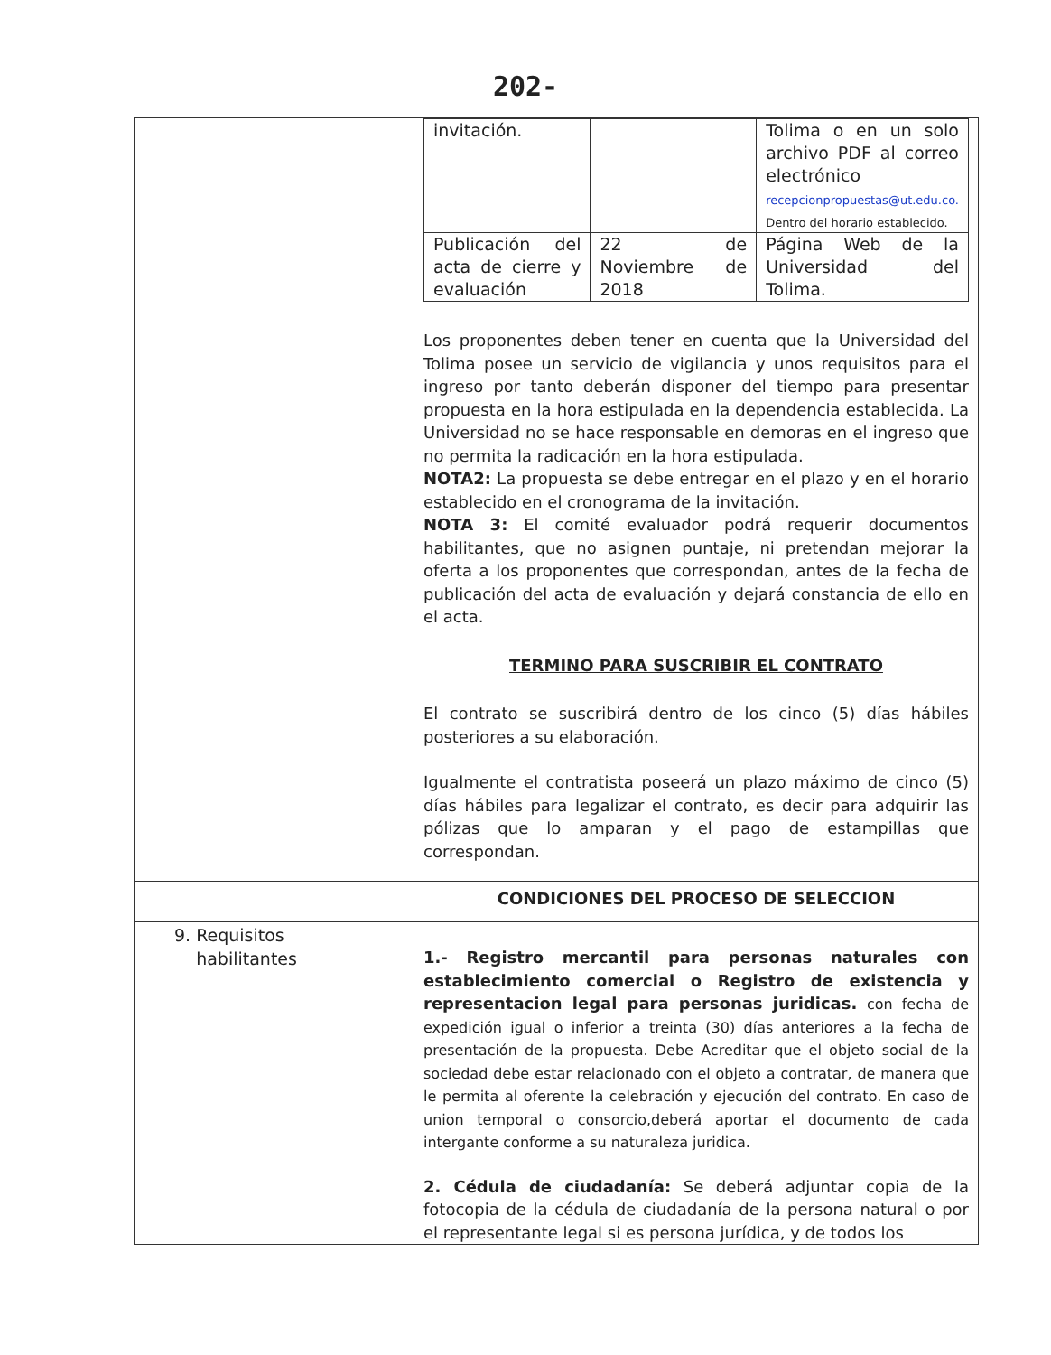202-
| | / invitación. / / Tolima o en un solo archivo PDF al correo electrónico recepcionpropuestas@ut.edu.co. Dentro del horario establecido. / / Publicación del acta de cierre y evaluación / 22 de Noviembre de 2018 / Página Web de la Universidad del Tolima. / Los proponentes deben tener en cuenta que la Universidad del Tolima posee un servicio de vigilancia y unos requisitos para el ingreso por tanto deberán disponer del tiempo para presentar propuesta en la hora estipulada en la dependencia establecida. La Universidad no se hace responsable en demoras en el ingreso que no permita la radicación en la hora estipulada. NOTA2: La propuesta se debe entregar en el plazo y en el horario establecido en el cronograma de la invitación. NOTA 3: El comité evaluador podrá requerir documentos habilitantes, que no asignen puntaje, ni pretendan mejorar la oferta a los proponentes que correspondan, antes de la fecha de publicación del acta de evaluación y dejará constancia de ello en el acta. TERMINO PARA SUSCRIBIR EL CONTRATO El contrato se suscribirá dentro de los cinco (5) días hábiles posteriores a su elaboración. Igualmente el contratista poseerá un plazo máximo de cinco (5) días hábiles para legalizar el contrato, es decir para adquirir las pólizas que lo amparan y el pago de estampillas que correspondan. |
| | CONDICIONES DEL PROCESO DE SELECCION |
| 9. Requisitos habilitantes | 1.- Registro mercantil para personas naturales con establecimiento comercial o Registro de existencia y representacion legal para personas juridicas. con fecha de expedición igual o inferior a treinta (30) días anteriores a la fecha de presentación de la propuesta. Debe Acreditar que el objeto social de la sociedad debe estar relacionado con el objeto a contratar, de manera que le permita al oferente la celebración y ejecución del contrato. En caso de union temporal o consorcio,deberá aportar el documento de cada intergante conforme a su naturaleza juridica. 2. Cédula de ciudadanía: Se deberá adjuntar copia de la fotocopia de la cédula de ciudadanía de la persona natural o por el representante legal si es persona jurídica, y de todos los |